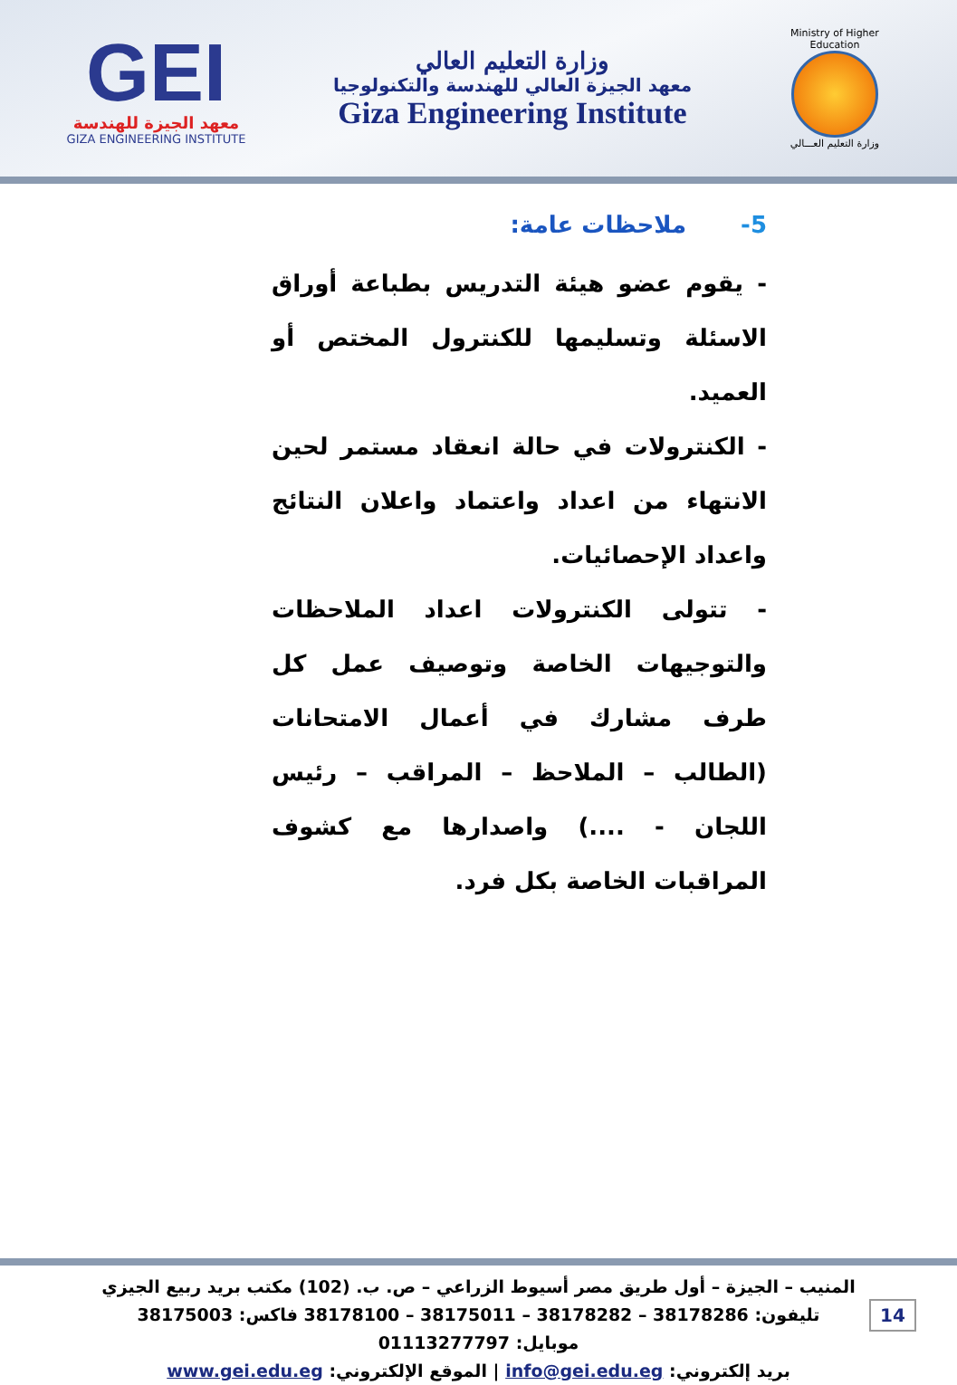GEI
معهد الجيزة للهندسة
GIZA ENGINEERING INSTITUTE
وزارة التعليم العالي
معهد الجيزة العالي للهندسة والتكنولوجيا
Giza Engineering Institute
Ministry of Higher Education
وزارة التعليم العـــالي
5-ملاحظات عامة:
- يقوم عضو هيئة التدريس بطباعة أوراق الاسئلة وتسليمها للكنترول المختص أو العميد.
- الكنترولات في حالة انعقاد مستمر لحين الانتهاء من اعداد واعتماد واعلان النتائج واعداد الإحصائيات.
- تتولى الكنترولات اعداد الملاحظات والتوجيهات الخاصة وتوصيف عمل كل طرف مشارك في أعمال الامتحانات (الطالب – الملاحظ – المراقب – رئيس اللجان - ....) واصدارها مع كشوف المراقبات الخاصة بكل فرد.
المنيب – الجيزة – أول طريق مصر أسيوط الزراعي – ص. ب. (102) مكتب بريد ربيع الجيزي
تليفون: 38178286 – 38178282 – 38175011 – 38178100 فاكس: 38175003
موبايل: 01113277797
بريد إلكتروني: info@gei.edu.eg | الموقع الإلكتروني: www.gei.edu.eg
14